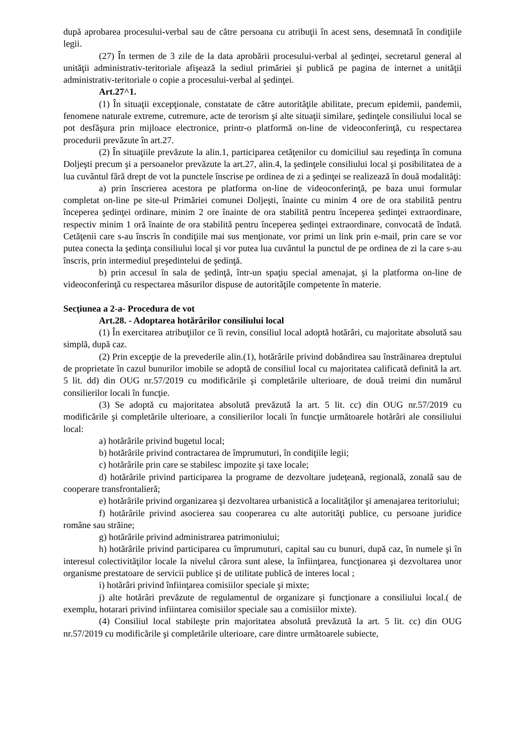după aprobarea procesului-verbal sau de către persoana cu atribuţii în acest sens, desemnată în condiţiile legii.
(27) În termen de 3 zile de la data aprobării procesului-verbal al şedinţei, secretarul general al unităţii administrativ-teritoriale afişează la sediul primăriei şi publică pe pagina de internet a unităţii administrativ-teritoriale o copie a procesului-verbal al şedinţei.
Art.27^1.
(1) În situaţii excepţionale, constatate de către autorităţile abilitate, precum epidemii, pandemii, fenomene naturale extreme, cutremure, acte de terorism şi alte situaţii similare, şedinţele consiliului local se pot desfăşura prin mijloace electronice, printr-o platformă on-line de videoconferinţă, cu respectarea procedurii prevăzute în art.27.
(2) În situaţiile prevăzute la alin.1, participarea cetăţenilor cu domiciliul sau reşedinţa în comuna Doljeşti precum şi a persoanelor prevăzute la art.27, alin.4, la şedinţele consiliului local şi posibilitatea de a lua cuvântul fără drept de vot la punctele înscrise pe ordinea de zi a şedinţei se realizează în două modalităţi:
a) prin înscrierea acestora pe platforma on-line de videoconferinţă, pe baza unui formular completat on-line pe site-ul Primăriei comunei Doljeşti, înainte cu minim 4 ore de ora stabilită pentru începerea şedinţei ordinare, minim 2 ore înainte de ora stabilită pentru începerea şedinţei extraordinare, respectiv minim 1 oră înainte de ora stabilită pentru începerea şedinţei extraordinare, convocată de îndată. Cetăţenii care s-au înscris în condiţiile mai sus menţionate, vor primi un link prin e-mail, prin care se vor putea conecta la şedinţa consiliului local şi vor putea lua cuvântul la punctul de pe ordinea de zi la care s-au înscris, prin intermediul preşedintelui de şedinţă.
b) prin accesul în sala de şedinţă, într-un spaţiu special amenajat, şi la platforma on-line de videoconferinţă cu respectarea măsurilor dispuse de autorităţile competente în materie.
Secţiunea a 2-a- Procedura de vot
Art.28. - Adoptarea hotărârilor consiliului local
(1) În exercitarea atribuţiilor ce îi revin, consiliul local adoptă hotărâri, cu majoritate absolută sau simplă, după caz.
(2) Prin excepţie de la prevederile alin.(1), hotărârile privind dobândirea sau înstrăinarea dreptului de proprietate în cazul bunurilor imobile se adoptă de consiliul local cu majoritatea calificată definită la art. 5 lit. dd) din OUG nr.57/2019 cu modificările şi completările ulterioare, de două treimi din numărul consilierilor locali în funcţie.
(3) Se adoptă cu majoritatea absolută prevăzută la art. 5 lit. cc) din OUG nr.57/2019 cu modificările şi completările ulterioare, a consilierilor locali în funcţie următoarele hotărâri ale consiliului local:
a) hotărârile privind bugetul local;
b) hotărârile privind contractarea de împrumuturi, în condiţiile legii;
c) hotărârile prin care se stabilesc impozite şi taxe locale;
d) hotărârile privind participarea la programe de dezvoltare judeţeană, regională, zonală sau de cooperare transfrontalieră;
e) hotărârile privind organizarea şi dezvoltarea urbanistică a localităţilor şi amenajarea teritoriului;
f) hotărârile privind asocierea sau cooperarea cu alte autorităţi publice, cu persoane juridice române sau străine;
g) hotărârile privind administrarea patrimoniului;
h) hotărârile privind participarea cu împrumuturi, capital sau cu bunuri, după caz, în numele şi în interesul colectivităţilor locale la nivelul cărora sunt alese, la înfiinţarea, funcţionarea şi dezvoltarea unor organisme prestatoare de servicii publice şi de utilitate publică de interes local ;
i) hotărâri privind înfiinţarea comisiilor speciale şi mixte;
j) alte hotărâri prevăzute de regulamentul de organizare şi funcţionare a consiliului local.( de exemplu, hotarari privind infiintarea comisiilor speciale sau a comisiilor mixte).
(4) Consiliul local stabileşte prin majoritatea absolută prevăzută la art. 5 lit. cc) din OUG nr.57/2019 cu modificările şi completările ulterioare, care dintre următoarele subiecte,